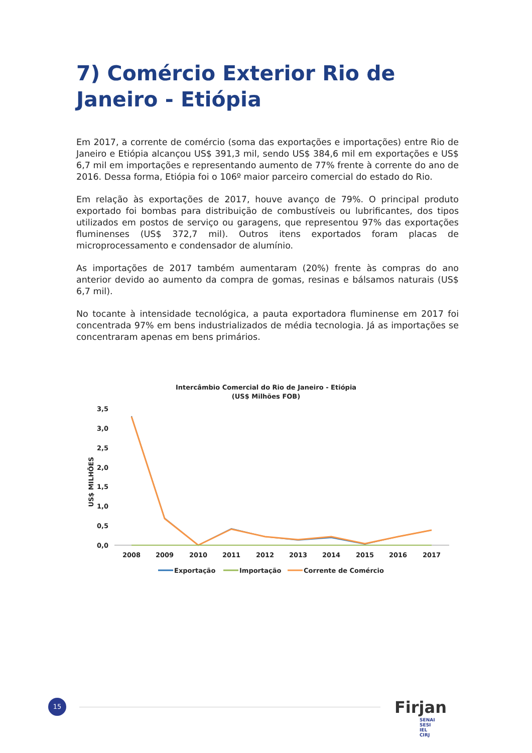7) Comércio Exterior Rio de Janeiro - Etiópia
Em 2017, a corrente de comércio (soma das exportações e importações) entre Rio de Janeiro e Etiópia alcançou US$ 391,3 mil, sendo US$ 384,6 mil em exportações e US$ 6,7 mil em importações e representando aumento de 77% frente à corrente do ano de 2016. Dessa forma, Etiópia foi o 106º maior parceiro comercial do estado do Rio.
Em relação às exportações de 2017, houve avanço de 79%. O principal produto exportado foi bombas para distribuição de combustíveis ou lubrificantes, dos tipos utilizados em postos de serviço ou garagens, que representou 97% das exportações fluminenses (US$ 372,7 mil). Outros itens exportados foram placas de microprocessamento e condensador de alumínio.
As importações de 2017 também aumentaram (20%) frente às compras do ano anterior devido ao aumento da compra de gomas, resinas e bálsamos naturais (US$ 6,7 mil).
No tocante à intensidade tecnológica, a pauta exportadora fluminense em 2017 foi concentrada 97% em bens industrializados de média tecnologia. Já as importações se concentraram apenas em bens primários.
Intercâmbio Comercial do Rio de Janeiro - Etiópia
(US$ Milhões FOB)
US$ MILHÕES
3,5
3,0
2,5
2,0
1,5
1,0
0,5
0,0
2008
2009
2010
2011
2012
2013
2014
2015
2016
2017
Exportação
Importação
Corrente de Comércio
15
Firjan SENAI
SESI
IEL
CIRJ